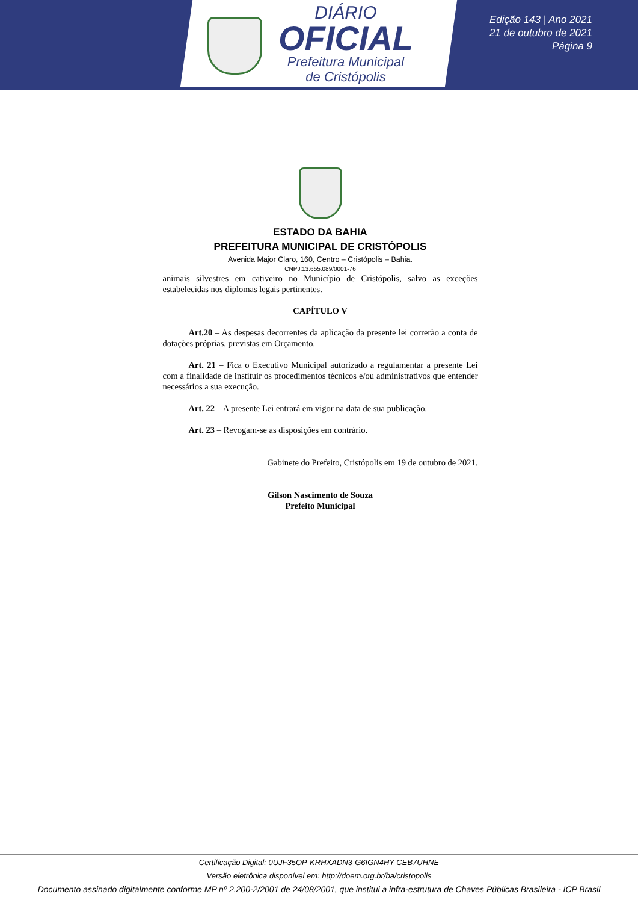DIÁRIO
OFICIAL
Prefeitura Municipal
de Cristópolis
Edição 143 | Ano 2021
21 de outubro de 2021
Página 9
ESTADO DA BAHIA
PREFEITURA MUNICIPAL DE CRISTÓPOLIS
Avenida Major Claro, 160, Centro – Cristópolis – Bahia.
CNPJ:13.655.089/0001-76
animais silvestres em cativeiro no Município de Cristópolis, salvo as exceções estabelecidas nos diplomas legais pertinentes.
CAPÍTULO V
Art.20 – As despesas decorrentes da aplicação da presente lei correrão a conta de dotações próprias, previstas em Orçamento.
Art. 21 – Fica o Executivo Municipal autorizado a regulamentar a presente Lei com a finalidade de instituir os procedimentos técnicos e/ou administrativos que entender necessários a sua execução.
Art. 22 – A presente Lei entrará em vigor na data de sua publicação.
Art. 23 – Revogam-se as disposições em contrário.
Gabinete do Prefeito, Cristópolis em 19 de outubro de 2021.
Gilson Nascimento de Souza
Prefeito Municipal
Certificação Digital: 0UJF35OP-KRHXADN3-G6IGN4HY-CEB7UHNE
Versão eletrônica disponível em: http://doem.org.br/ba/cristopolis
Documento assinado digitalmente conforme MP nº 2.200-2/2001 de 24/08/2001, que institui a infra-estrutura de Chaves Públicas Brasileira - ICP Brasil